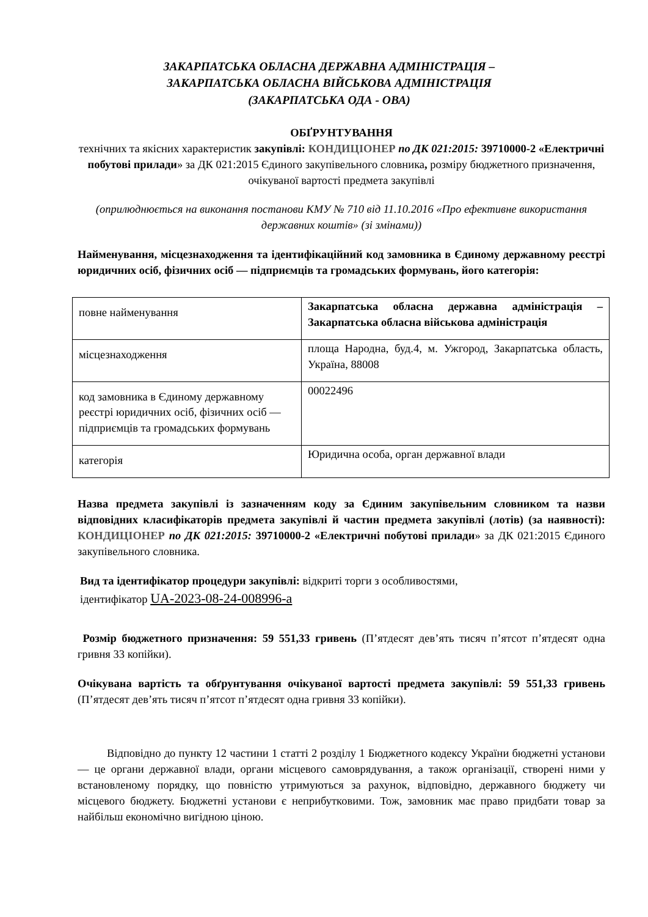ЗАКАРПАТСЬКА ОБЛАСНА ДЕРЖАВНА АДМІНІСТРАЦІЯ –
ЗАКАРПАТСЬКА ОБЛАСНА ВІЙСЬКОВА АДМІНІСТРАЦІЯ
(ЗАКАРПАТСЬКА ОДА - ОВА)
ОБҐРУНТУВАННЯ
технічних та якісних характеристик закупівлі: КОНДИЦІОНЕР по ДК 021:2015: 39710000-2 «Електричні побутові прилади» за ДК 021:2015 Єдиного закупівельного словника, розміру бюджетного призначення, очікуваної вартості предмета закупівлі
(оприлюднюється на виконання постанови КМУ № 710 від 11.10.2016 «Про ефективне використання державних коштів» (зі змінами))
Найменування, місцезнаходження та ідентифікаційний код замовника в Єдиному державному реєстрі юридичних осіб, фізичних осіб — підприємців та громадських формувань, його категорія:
| повне найменування | Закарпатська обласна державна адміністрація – Закарпатська обласна військова адміністрація |
| місцезнаходження | площа Народна, буд.4, м. Ужгород, Закарпатська область, Україна, 88008 |
| код замовника в Єдиному державному реєстрі юридичних осіб, фізичних осіб — підприємців та громадських формувань | 00022496 |
| категорія | Юридична особа, орган державної влади |
Назва предмета закупівлі із зазначенням коду за Єдиним закупівельним словником та назви відповідних класифікаторів предмета закупівлі й частин предмета закупівлі (лотів) (за наявності): КОНДИЦІОНЕР по ДК 021:2015: 39710000-2 «Електричні побутові прилади» за ДК 021:2015 Єдиного закупівельного словника.
Вид та ідентифікатор процедури закупівлі: відкриті торги з особливостями,
ідентифікатор UA-2023-08-24-008996-a
Розмір бюджетного призначення: 59 551,33 гривень (П’ятдесят дев’ять тисяч п’ятсот п’ятдесят одна гривня 33 копійки).
Очікувана вартість та обґрунтування очікуваної вартості предмета закупівлі: 59 551,33 гривень (П’ятдесят дев’ять тисяч п’ятсот п’ятдесят одна гривня 33 копійки).
Відповідно до пункту 12 частини 1 статті 2 розділу 1 Бюджетного кодексу України бюджетні установи — це органи державної влади, органи місцевого самоврядування, а також організації, створені ними у встановленому порядку, що повністю утримуються за рахунок, відповідно, державного бюджету чи місцевого бюджету. Бюджетні установи є неприбутковими. Тож, замовник має право придбати товар за найбільш економічно вигідною ціною.